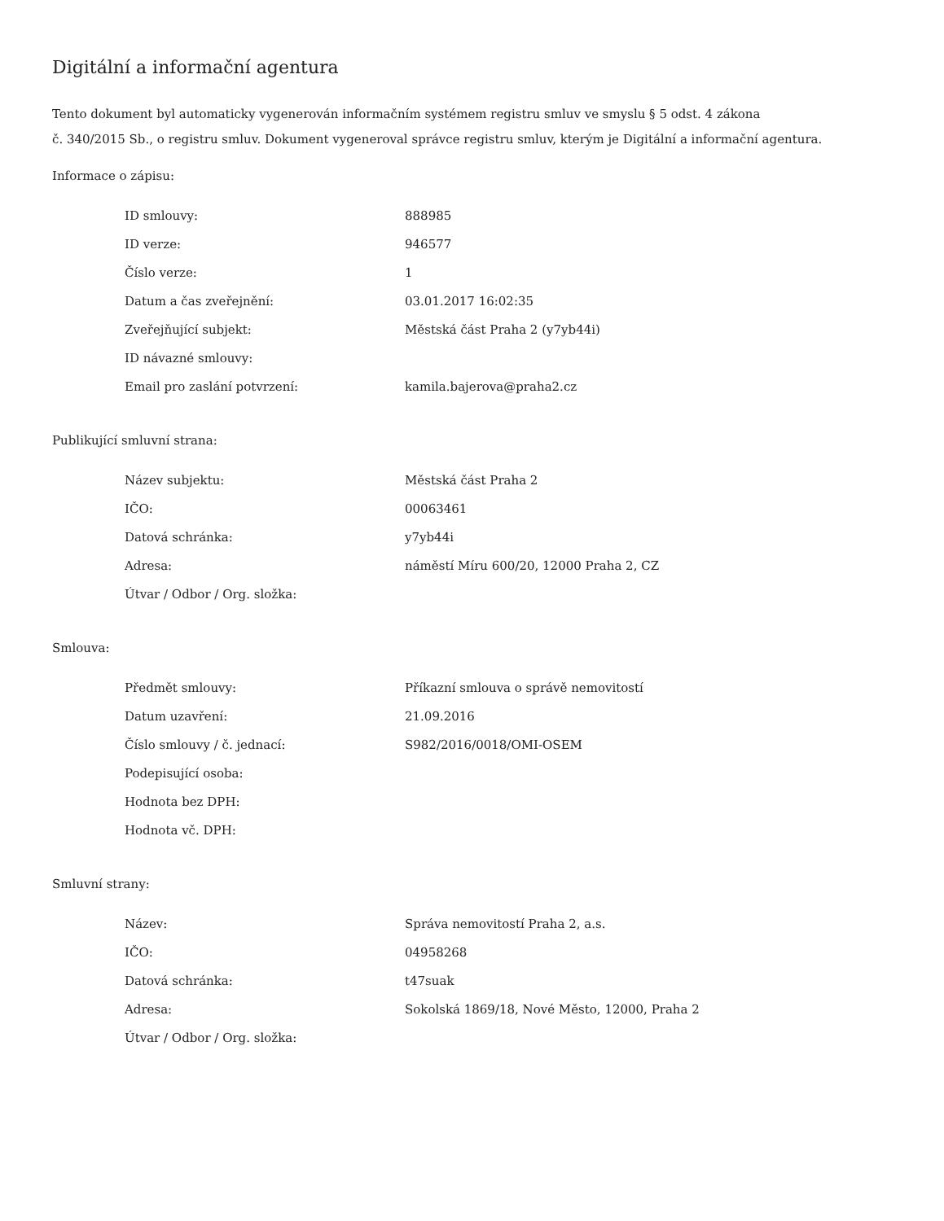Digitální a informační agentura
Tento dokument byl automaticky vygenerován informačním systémem registru smluv ve smyslu § 5 odst. 4 zákona
č. 340/2015 Sb., o registru smluv. Dokument vygeneroval správce registru smluv, kterým je Digitální a informační agentura.
Informace o zápisu:
| ID smlouvy: | 888985 |
| ID verze: | 946577 |
| Číslo verze: | 1 |
| Datum a čas zveřejnění: | 03.01.2017 16:02:35 |
| Zveřejňující subjekt: | Městská část Praha 2 (y7yb44i) |
| ID návazné smlouvy: | |
| Email pro zaslání potvrzení: | kamila.bajerova@praha2.cz |
Publikující smluvní strana:
| Název subjektu: | Městská část Praha 2 |
| IČO: | 00063461 |
| Datová schránka: | y7yb44i |
| Adresa: | náměstí Míru 600/20, 12000 Praha 2, CZ |
| Útvar / Odbor / Org. složka: | |
Smlouva:
| Předmět smlouvy: | Příkazní smlouva o správě nemovitostí |
| Datum uzavření: | 21.09.2016 |
| Číslo smlouvy / č. jednací: | S982/2016/0018/OMI-OSEM |
| Podepisující osoba: | |
| Hodnota bez DPH: | |
| Hodnota vč. DPH: | |
Smluvní strany:
| Název: | Správa nemovitostí Praha 2, a.s. |
| IČO: | 04958268 |
| Datová schránka: | t47suak |
| Adresa: | Sokolská 1869/18, Nové Město, 12000, Praha 2 |
| Útvar / Odbor / Org. složka: | |